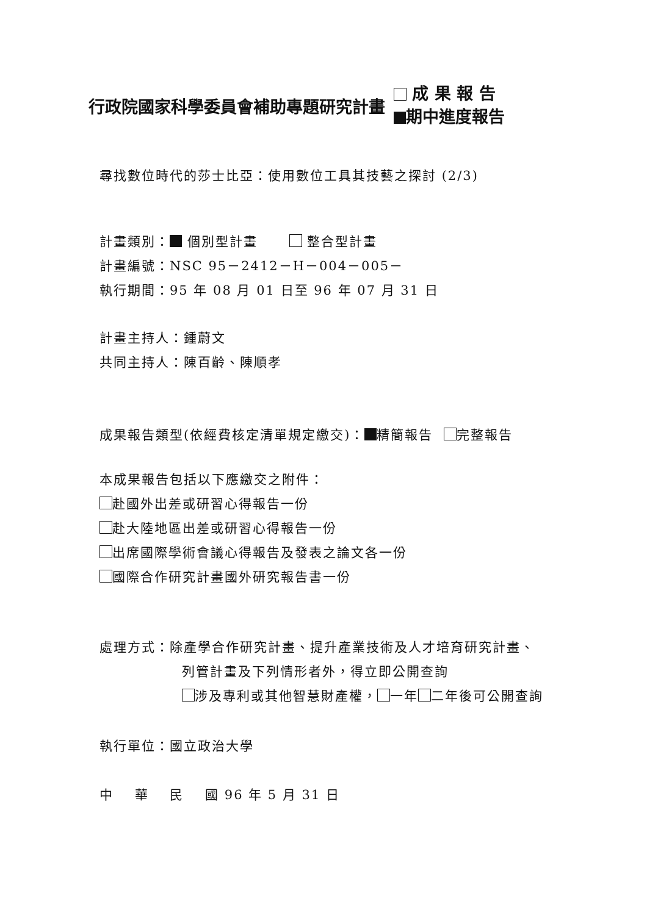行政院國家科學委員會補助專題研究計畫
成 果 報 告
期中進度報告
尋找數位時代的莎士比亞：使用數位工具其技藝之探討 (2/3)
計畫類別： 個別型計畫 整合型計畫
計畫編號：NSC 95－2412－H－004－005－
執行期間：95 年 08 月 01 日至 96 年 07 月 31 日
計畫主持人：鍾蔚文
共同主持人：陳百齡、陳順孝
成果報告類型(依經費核定清單規定繳交)： 精簡報告 完整報告
本成果報告包括以下應繳交之附件：
赴國外出差或研習心得報告一份
赴大陸地區出差或研習心得報告一份
出席國際學術會議心得報告及發表之論文各一份
國際合作研究計畫國外研究報告書一份
處理方式：除產學合作研究計畫、提升產業技術及人才培育研究計畫、
列管計畫及下列情形者外，得立即公開查詢
涉及專利或其他智慧財產權， 一年 二年後可公開查詢
執行單位：國立政治大學
中 華 民 國 96 年 5 月 31 日